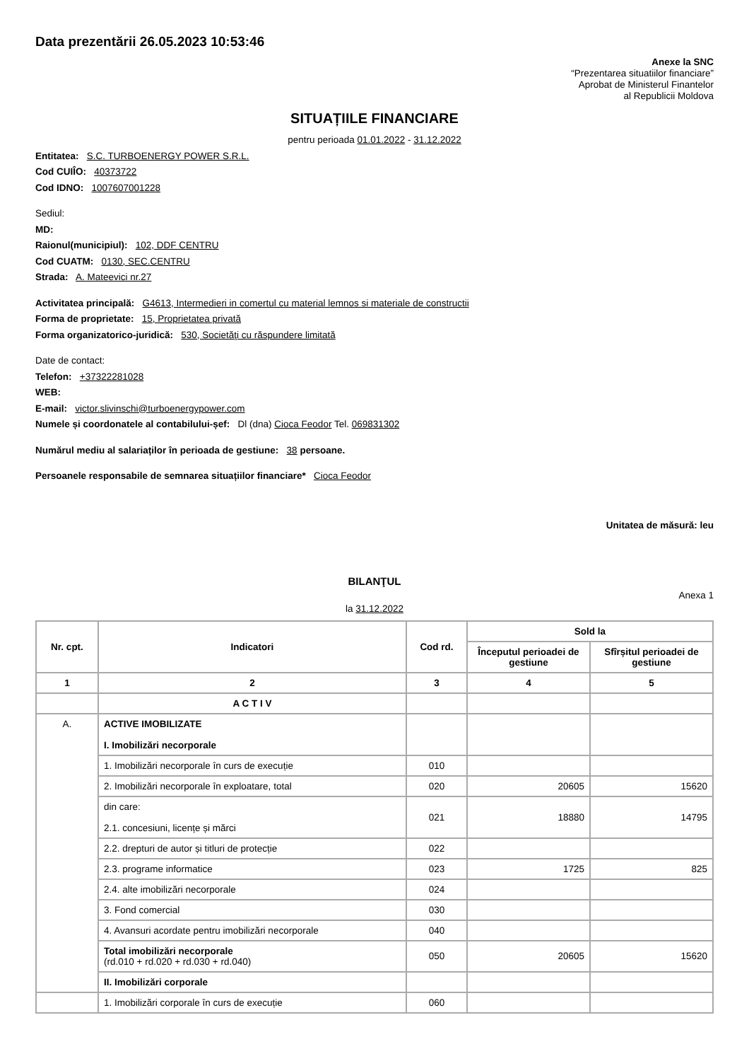Data prezentării 26.05.2023 10:53:46
Anexe la SNC
“Prezentarea situatiilor financiare”
Aprobat de Ministerul Finantelor
al Republicii Moldova
SITUAȚIILE FINANCIARE
pentru perioada 01.01.2022 - 31.12.2022
Entitatea: S.C. TURBOENERGY POWER S.R.L.
Cod CUIÎO: 40373722
Cod IDNO: 1007607001228
Sediul:
MD:
Raionul(municipiul): 102, DDF CENTRU
Cod CUATM: 0130, SEC.CENTRU
Strada: A. Mateevici nr.27
Activitatea principală: G4613, Intermedieri in comertul cu material lemnos si materiale de constructii
Forma de proprietate: 15, Proprietatea privată
Forma organizatorico-juridică: 530, Societăţi cu răspundere limitată
Date de contact:
Telefon: +37322281028
WEB:
E-mail: victor.slivinschi@turboenergypower.com
Numele și coordonatele al contabilului-șef: Dl (dna) Cioca Feodor Tel. 069831302
Numărul mediu al salariaților în perioada de gestiune: 38 persoane.
Persoanele responsabile de semnarea situațiilor financiare* Cioca Feodor
Unitatea de măsură: leu
BILANŢUL
Anexa 1
la 31.12.2022
| Nr. cpt. | Indicatori | Cod rd. | Sold la | |
| --- | --- | --- | --- | --- |
| | | | Începutul perioadei de gestiune | Sfîrșitul perioadei de gestiune |
| 1 | 2 | 3 | 4 | 5 |
| | A C T I V | | | |
| A. | ACTIVE IMOBILIZATE I. Imobilizări necorporale | | | |
| | 1. Imobilizări necorporale în curs de execuție | 010 | | |
| | 2. Imobilizări necorporale în exploatare, total | 020 | 20605 | 15620 |
| | din care: 2.1. concesiuni, licențe și mărci | 021 | 18880 | 14795 |
| | 2.2. drepturi de autor și titluri de protecție | 022 | | |
| | 2.3. programe informatice | 023 | 1725 | 825 |
| | 2.4. alte imobilizări necorporale | 024 | | |
| | 3. Fond comercial | 030 | | |
| | 4. Avansuri acordate pentru imobilizări necorporale | 040 | | |
| | Total imobilizări necorporale (rd.010 + rd.020 + rd.030 + rd.040) | 050 | 20605 | 15620 |
| | II. Imobilizări corporale | | | |
| | 1. Imobilizări corporale în curs de execuție | 060 | | |